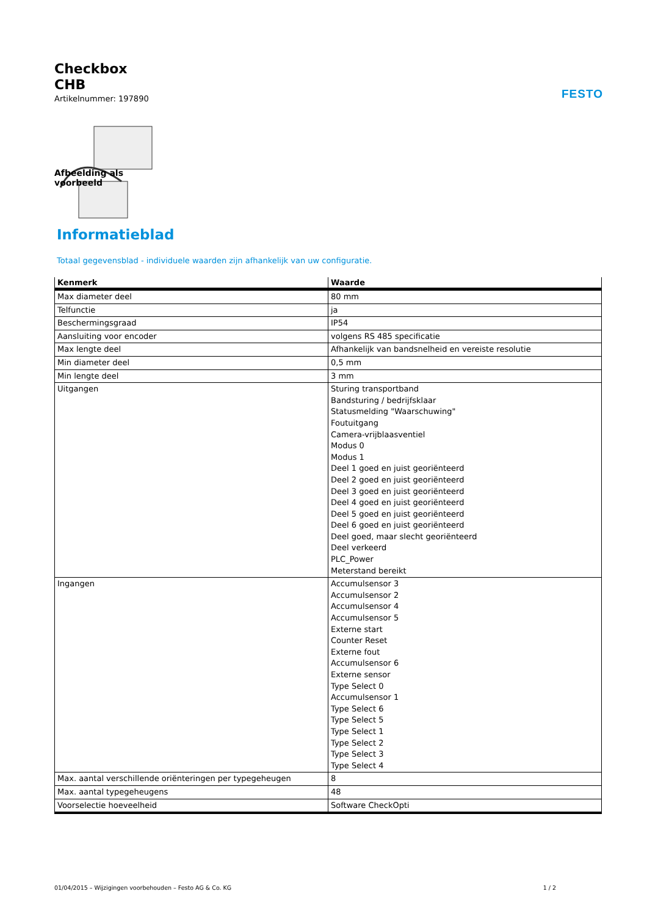FESTO
Checkbox
CHB
Artikelnummer: 197890
Afbeelding als voorbeeld
Informatieblad
Totaal gegevensblad - individuele waarden zijn afhankelijk van uw configuratie.
| Kenmerk | Waarde |
| --- | --- |
| Max diameter deel | 80 mm |
| Telfunctie | ja |
| Beschermingsgraad | IP54 |
| Aansluiting voor encoder | volgens RS 485 specificatie |
| Max lengte deel | Afhankelijk van bandsnelheid en vereiste resolutie |
| Min diameter deel | 0,5 mm |
| Min lengte deel | 3 mm |
| Uitgangen | Sturing transportband Bandsturing / bedrijfsklaar Statusmelding "Waarschuwing" Foutuitgang Camera-vrijblaasventiel Modus 0 Modus 1 Deel 1 goed en juist georiënteerd Deel 2 goed en juist georiënteerd Deel 3 goed en juist georiënteerd Deel 4 goed en juist georiënteerd Deel 5 goed en juist georiënteerd Deel 6 goed en juist georiënteerd Deel goed, maar slecht georiënteerd Deel verkeerd PLC_Power Meterstand bereikt |
| Ingangen | Accumulsensor 3 Accumulsensor 2 Accumulsensor 4 Accumulsensor 5 Externe start Counter Reset Externe fout Accumulsensor 6 Externe sensor Type Select 0 Accumulsensor 1 Type Select 6 Type Select 5 Type Select 1 Type Select 2 Type Select 3 Type Select 4 |
| Max. aantal verschillende oriënteringen per typegeheugen | 8 |
| Max. aantal typegeheugens | 48 |
| Voorselectie hoeveelheid | Software CheckOpti |
01/04/2015 – Wijzigingen voorbehouden – Festo AG & Co. KG 1 / 2